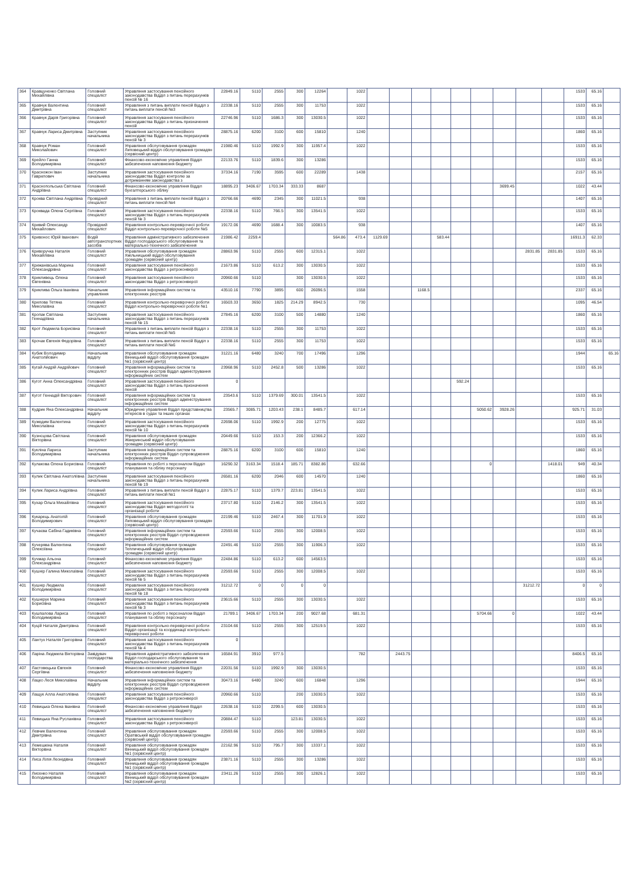| 364 | Кравцуненко Світлана Михайлівна | Головний спеціаліст | Управління застосування пенсійного законодавства Відділ з питань перерахунків пенсій № 16 | 22849.16 | 5110 | 2555 | 300 | 12264 | | 1022 | | | | | | | | | | 1533 | 65.16 | |
| 365 | Кравчук Валентина Дмитрівна | Головний спеціаліст | Управління з питань виплати пенсій Відділ з питань виплати пенсій №3 | 22338.16 | 5110 | 2555 | 300 | 11753 | | 1022 | | | | | | | | | | 1533 | 65.16 | |
| 366 | Кравчук Дарія Григорівна | Головний спеціаліст | Управління застосування пенсійного законодавства Відділ з питань призначення пенсій | 22746.96 | 5110 | 1686.3 | 300 | 13030.5 | | 1022 | | | | | | | | | | 1533 | 65.16 | |
| 367 | Кравчук Лариса Дмитрівна | Заступник начальника | Управління застосування пенсійного законодавства Відділ з питань перерахунків пенсій № 3 | 28875.16 | 6200 | 3100 | 600 | 15810 | | 1240 | | | | | | | | | | 1860 | 65.16 | |
| 368 | Кравчук Роман Миколайович | Головний спеціаліст | Управління обслуговування громадян Липовецький відділ обслуговування громадян (сервісний центр) | 21980.46 | 5110 | 1992.9 | 300 | 11957.4 | | 1022 | | | | | | | | | | 1533 | 65.16 | |
| 369 | Крейло Ганна Володимирівна | Головний спеціаліст | Фінансово-економічне управління Відділ забезпечення наповнення бюджету | 22133.76 | 5110 | 1839.6 | 300 | 13286 | | | | | | | | | | | | 1533 | 65.16 | |
| 370 | Красножон Іван Гаврилович | Заступник начальника | Управління застосування пенсійного законодавства Відділ контролю за дотриманням законодавства з | 37334.16 | 7190 | 3595 | 600 | 22289 | | 1438 | | | | | | | | | | 2157 | 65.16 | |
| 371 | Краснопольська Світлана Андріївна | Головний спеціаліст | Фінансово-економічне управління Відділ бухгалтерського обліку | 18895.23 | 3406.67 | 1703.34 | 333.33 | 8687 | | | | | | | | | 3699.45 | | | 1022 | 43.44 | |
| 372 | Кроква Світлана Андріївна | Провідний спеціаліст | Управління з питань виплати пенсій Відділ з питань виплати пенсій №4 | 20766.66 | 4690 | 2345 | 300 | 11021.5 | | 938 | | | | | | | | | | 1407 | 65.16 | |
| 373 | Кроквада Олена Сергіївна | Головний спеціаліст | Управління застосування пенсійного законодавства Відділ з питань перерахунків пенсій № 3 | 22338.16 | 5110 | 766.5 | 300 | 13541.5 | | 1022 | | | | | | | | | | 1533 | 65.16 | |
| 374 | Кривий Олександр Михайлович | Провідний спеціаліст | Управління контрольно-перевірочної роботи Відділ контрольно-перевірочної роботи №5 | 19172.06 | 4690 | 1688.4 | 300 | 10083.5 | | 938 | | | | | | | | | | 1407 | 65.16 | |
| 375 | Кривонос Юрій Іванович | Водій автотранспортних засобів | Управління адміністративного забезпечення Відділ господарського обслуговування та матеріально-технічного забезпечення | 21986.42 | 2259.4 | | | | 564.86 | 473.4 | 1129.69 | | | 583.44 | | | | | | 16911.3 | 62.33 | |
| 376 | Криворучка Наталія Михайлівна | Головний спеціаліст | Управління обслуговування громадян Хмільницький відділ обслуговування громадян (сервісний центр) | 28863.96 | 5110 | 2555 | 600 | 12315.1 | | 1022 | | | | | | | | 2831.85 | 2831.85 | 1533 | 65.16 | |
| 377 | Крижанівська Марина Олександрівна | Головний спеціаліст | Управління застосування пенсійного законодавства Відділ з ретроконверсії | 21673.86 | 5110 | 613.2 | 300 | 13030.5 | | 1022 | | | | | | | | | | 1533 | 65.16 | |
| 378 | Крикливець Олена Євгенівна | Головний спеціаліст | Управління застосування пенсійного законодавства Відділ з ретроконверсії | 20960.66 | 5110 | | 300 | 13030.5 | | 1022 | | | | | | | | | | 1533 | 65.16 | |
| 379 | Криклива Ольга Іванівна | Начальник управління | Управління інформаційних систем та електронних реєстрів | 43510.16 | 7790 | 3895 | 600 | 26096.5 | | 1558 | | | 1168.5 | | | | | | | 2337 | 65.16 | |
| 380 | Крилова Тетяна Миколаївна | Головний спеціаліст | Управління контрольно-перевірочної роботи Відділ контрольно-перевірочної роботи №1 | 16503.33 | 3650 | 1825 | 214.29 | 8942.5 | | 730 | | | | | | | | | | 1095 | 46.54 | |
| 381 | Кропак Світлана Геннадіївна | Заступник начальника | Управління застосування пенсійного законодавства Відділ з питань перерахунків пенсій № 15 | 27845.16 | 6200 | 3100 | 500 | 14880 | | 1240 | | | | | | | | | | 1860 | 65.16 | |
| 382 | Крот Людмила Борисівна | Головний спеціаліст | Управління з питань виплати пенсій Відділ з питань виплати пенсій №5 | 22338.16 | 5110 | 2555 | 300 | 11753 | | 1022 | | | | | | | | | | 1533 | 65.16 | |
| 383 | Крочак Євгенія Федорівна | Головний спеціаліст | Управління з питань виплати пенсій Відділ з питань виплати пенсій №6 | 22338.16 | 5110 | 2555 | 300 | 11753 | | 1022 | | | | | | | | | | 1533 | 65.16 | |
| 384 | Кубик Володимир Анатолійович | Начальник відділу | Управління обслуговування громадян Вінницький відділ обслуговування громадян №1 (сервісний центр) | 31221.16 | 6480 | 3240 | 700 | 17496 | | 1296 | | | | | | | | | | 1944 | | 65.16 |
| 385 | Кугай Андрій Андрійович | Головний спеціаліст | Управління інформаційних систем та електронних реєстрів Відділ адміністрування інформаційних систем | 23968.96 | 5110 | 2452.8 | 500 | 13286 | | 1022 | | | | | | | | | | 1533 | 65.16 | |
| 386 | Кугот Анна Олександрівна | Головний спеціаліст | Управління застосування пенсійного законодавства Відділ з питань призначення пенсій | 0 | | | | | | | | | | | 592.24 | | | | | | | |
| 387 | Кугот Геннадій Вікторович | Головний спеціаліст | Управління інформаційних систем та електронних реєстрів Відділ адміністрування інформаційних систем | 23543.6 | 5110 | 1379.69 | 300.01 | 13541.5 | | 1022 | | | | | | | | | | 1533 | 65.16 | |
| 388 | Кудрик Яна Олександрівна | Начальник відділу | Юридичне управління Відділ представництва інтересів в судах та інших органах | 23565.7 | 3085.71 | 1203.43 | 238.1 | 8485.7 | | 617.14 | | | | | | 5050.62 | 3928.26 | | | 925.71 | 31.03 | |
| 389 | Кужедим Валентина Миколаївна | Головний спеціаліст | Управління застосування пенсійного законодавства Відділ з питань перерахунків пенсій № 10 | 22698.06 | 5110 | 1992.9 | 200 | 12775 | | 1022 | | | | | | | | | | 1533 | 65.16 | |
| 390 | Кузнєцова Світлана Вікторівна | Головний спеціаліст | Управління обслуговування громадян Жмеринський відділ обслуговування громадян (сервісний центр) | 20449.66 | 5110 | 153.3 | 200 | 12366.2 | | 1022 | | | | | | | | | | 1533 | 65.16 | |
| 391 | Кукліна Лариса Володимирівна | Заступник начальника | Управління інформаційних систем та електронних реєстрів Відділ супроводження інформаційних систем | 28875.16 | 6200 | 3100 | 600 | 15810 | | 1240 | | | | | | | | | | 1860 | 65.16 | |
| 392 | Кулакова Олена Борисівна | Головний спеціаліст | Управління по роботі з персоналом Відділ планування та обліку персоналу | 16290.32 | 3163.34 | 1518.4 | 185.71 | 8382.86 | | 632.66 | | | | | | 0 | | | 1418.01 | 949 | 40.34 | |
| 393 | Кулик Світлана Анатоліївна | Заступник начальника | Управління застосування пенсійного законодавства Відділ з питань перерахунків пенсій № 19 | 26581.16 | 6200 | 2046 | 600 | 14570 | | 1240 | | | | | | | | | | 1860 | 65.16 | |
| 394 | Кулик Лариса Андріївна | Головний спеціаліст | Управління з питань виплати пенсій Відділ з питань виплати пенсій №1 | 22875.17 | 5110 | 1379.7 | 223.81 | 13541.5 | | 1022 | | | | | | | | | | 1533 | 65.16 | |
| 395 | Кухар Ольга Михайлівна | Головний спеціаліст | Управління застосування пенсійного законодавства Відділ методології та організації роботи | 23717.80 | 5110 | 2146.2 | 300 | 13541.5 | | 1022 | | | | | | | | | | 1533 | 65.16 | |
| 396 | Кукарець Анатолій Володимирович | Головний спеціаліст | Управління обслуговування громадян Липовецький відділ обслуговування громадян (сервісний центр) | 22199.46 | 5110 | 2467.4 | 300 | 11701.9 | | 1022 | | | | | | | | | | 1533 | 65.16 | |
| 397 | Кучаєва Сабіна Гадиківна | Головний спеціаліст | Управління інформаційних систем та електронних реєстрів Відділ супроводження інформаційних систем | 22593.66 | 5110 | 2555 | 300 | 12008.5 | | 1022 | | | | | | | | | | 1533 | 65.16 | |
| 398 | Кучерява Валентина Олексіївна | Головний спеціаліст | Управління обслуговування громадян Тепличецький відділ обслуговування громадян (сервісний центр) | 22491.46 | 5110 | 2555 | 300 | 11906.3 | | 1022 | | | | | | | | | | 1533 | 65.16 | |
| 399 | Кучмар Альона Олександрівна | Головний спеціаліст | Фінансово-економічне управління Відділ забезпечення наповнення бюджету | 22484.86 | 5110 | 613.2 | 600 | 14563.5 | | | | | | | | | | | | 1533 | 65.16 | |
| 400 | Кушнір Галина Миколаївна | Головний спеціаліст | Управління застосування пенсійного законодавства Відділ з питань перерахунків пенсій № 5 | 22593.66 | 5110 | 2555 | 300 | 12008.5 | | 1022 | | | | | | | | | | 1533 | 65.16 | |
| 401 | Кушнір Людмила Володимирівна | Головний спеціаліст | Управління застосування пенсійного законодавства Відділ з питань перерахунків пенсій № 18 | 31212.72 | 0 | 0 | 0 | 0 | | | | | | | | | | 31212.72 | | 0 | 0 | |
| 402 | Кушнірук Марина Борисівна | Головний спеціаліст | Управління застосування пенсійного законодавства Відділ з питань перерахунків пенсій № 3 | 23615.66 | 5110 | 2555 | 300 | 13030.5 | | 1022 | | | | | | | | | | 1533 | 65.16 | |
| 403 | Кушпалова Лариса Володимирівна | Головний спеціаліст | Управління по роботі з персоналом Відділ планування та обліку персоналу | 21789.1 | 3406.67 | 1703.34 | 200 | 9027.68 | | 681.31 | | | | | | 5704.66 | 0 | | | 1022 | 43.44 | |
| 404 | Куцій Наталія Дмитрівна | Головний спеціаліст | Управління контрольно-перевірочної роботи Відділ організації та координації контрольно-перевірочної роботи | 23104.66 | 5110 | 2555 | 300 | 12519.5 | | 1022 | | | | | | | | | | 1533 | 65.16 | |
| 405 | Лантух Наталія Григорівна | Головний спеціаліст | Управління застосування пенсійного законодавства Відділ з питань перерахунків пенсій № 4 | 0 | | | | | | | | | | | | | | | | | | |
| 406 | Ларіна Людмила Вікторівна | Завідувач господарства | Управління адміністративного забезпечення Відділ господарського обслуговування та матеріально-технічного забезпечення | 16584.91 | 3910 | 977.5 | | | | 782 | | 2443.75 | | | | | | | | 8406.5 | 65.16 | |
| 407 | Ластовецька Євгенія Сергіївна | Головний спеціаліст | Фінансово-економічне управління Відділ забезпечення наповнення бюджету | 22031.56 | 5110 | 1992.9 | 300 | 13030.5 | | | | | | | | | | | | 1533 | 65.16 | |
| 408 | Лацко Леся Миколаївна | Начальник відділу | Управління інформаційних систем та електронних реєстрів Відділ супроводження інформаційних систем | 30473.16 | 6480 | 3240 | 600 | 16848 | | 1296 | | | | | | | | | | 1944 | 65.16 | |
| 409 | Лащук Алла Анатоліївна | Головний спеціаліст | Управління застосування пенсійного законодавства Відділ з ретроконверсії | 20960.66 | 5110 | | 200 | 13030.5 | | 1022 | | | | | | | | | | 1533 | 65.16 | |
| 410 | Левицька Олена Іванівна | Головний спеціаліст | Фінансово-економічне управління Відділ забезпечення наповнення бюджету | 22638.16 | 5110 | 2299.5 | 600 | 13030.5 | | | | | | | | | | | | 1533 | 65.16 | |
| 411 | Левицька Яна Русланівна | Головний спеціаліст | Управління застосування пенсійного законодавства Відділ з ретроконверсії | 20884.47 | 5110 | | 123.81 | 13030.5 | | 1022 | | | | | | | | | | 1533 | 65.16 | |
| 412 | Левчик Валентина Дмитрівна | Головний спеціаліст | Управління обслуговування громадян Оратівський відділ обслуговування громадян (сервісний центр) | 22593.66 | 5110 | 2555 | 300 | 12008.5 | | 1022 | | | | | | | | | | 1533 | 65.16 | |
| 413 | Лемешкіна Наталія Вікторівна | Головний спеціаліст | Управління обслуговування громадян Вінницький відділ обслуговування громадян №1 (сервісний центр) | 22162.96 | 5110 | 795.7 | 300 | 13337.1 | | 1022 | | | | | | | | | | 1533 | 65.16 | |
| 414 | Лиса Лілія Леонідівна | Головний спеціаліст | Управління обслуговування громадян Вінницький відділ обслуговування громадян №1 (сервісний центр) | 23871.16 | 5110 | 2555 | 300 | 13286 | | 1022 | | | | | | | | | | 1533 | 65.16 | |
| 415 | Лисенко Наталія Володимирівна | Головний спеціаліст | Управління обслуговування громадян Вінницький відділ обслуговування громадян №2 (сервісний центр) | 23411.26 | 5110 | 2555 | 300 | 12826.1 | | 1022 | | | | | | | | | | 1533 | 65.16 | |